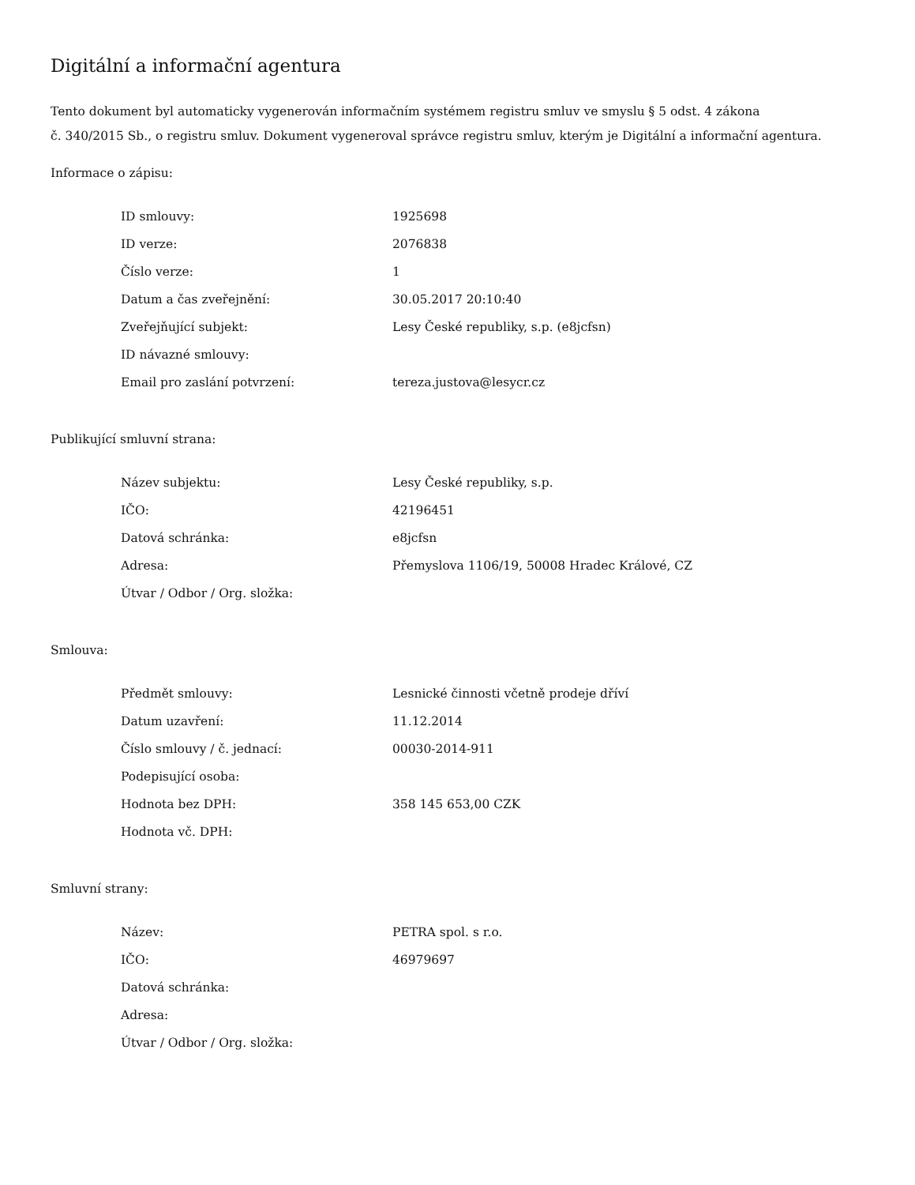Digitální a informační agentura
Tento dokument byl automaticky vygenerován informačním systémem registru smluv ve smyslu § 5 odst. 4 zákona
č. 340/2015 Sb., o registru smluv. Dokument vygeneroval správce registru smluv, kterým je Digitální a informační agentura.
Informace o zápisu:
| ID smlouvy: | 1925698 |
| ID verze: | 2076838 |
| Číslo verze: | 1 |
| Datum a čas zveřejnění: | 30.05.2017 20:10:40 |
| Zveřejňující subjekt: | Lesy České republiky, s.p. (e8jcfsn) |
| ID návazné smlouvy: | |
| Email pro zaslání potvrzení: | tereza.justova@lesycr.cz |
Publikující smluvní strana:
| Název subjektu: | Lesy České republiky, s.p. |
| IČO: | 42196451 |
| Datová schránka: | e8jcfsn |
| Adresa: | Přemyslova 1106/19, 50008 Hradec Králové, CZ |
| Útvar / Odbor / Org. složka: | |
Smlouva:
| Předmět smlouvy: | Lesnické činnosti včetně prodeje dříví |
| Datum uzavření: | 11.12.2014 |
| Číslo smlouvy / č. jednací: | 00030-2014-911 |
| Podepisující osoba: | |
| Hodnota bez DPH: | 358 145 653,00 CZK |
| Hodnota vč. DPH: | |
Smluvní strany:
| Název: | PETRA spol. s r.o. |
| IČO: | 46979697 |
| Datová schránka: | |
| Adresa: | |
| Útvar / Odbor / Org. složka: | |